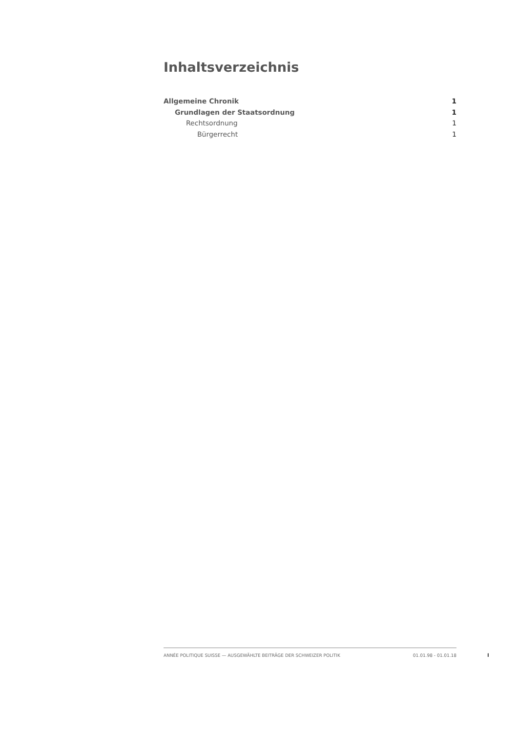Inhaltsverzeichnis
Allgemeine Chronik 1
Grundlagen der Staatsordnung 1
Rechtsordnung 1
Bürgerrecht 1
ANNÉE POLITIQUE SUISSE — AUSGEWÄHLTE BEITRÄGE DER SCHWEIZER POLITIK 01.01.98 - 01.01.18
I